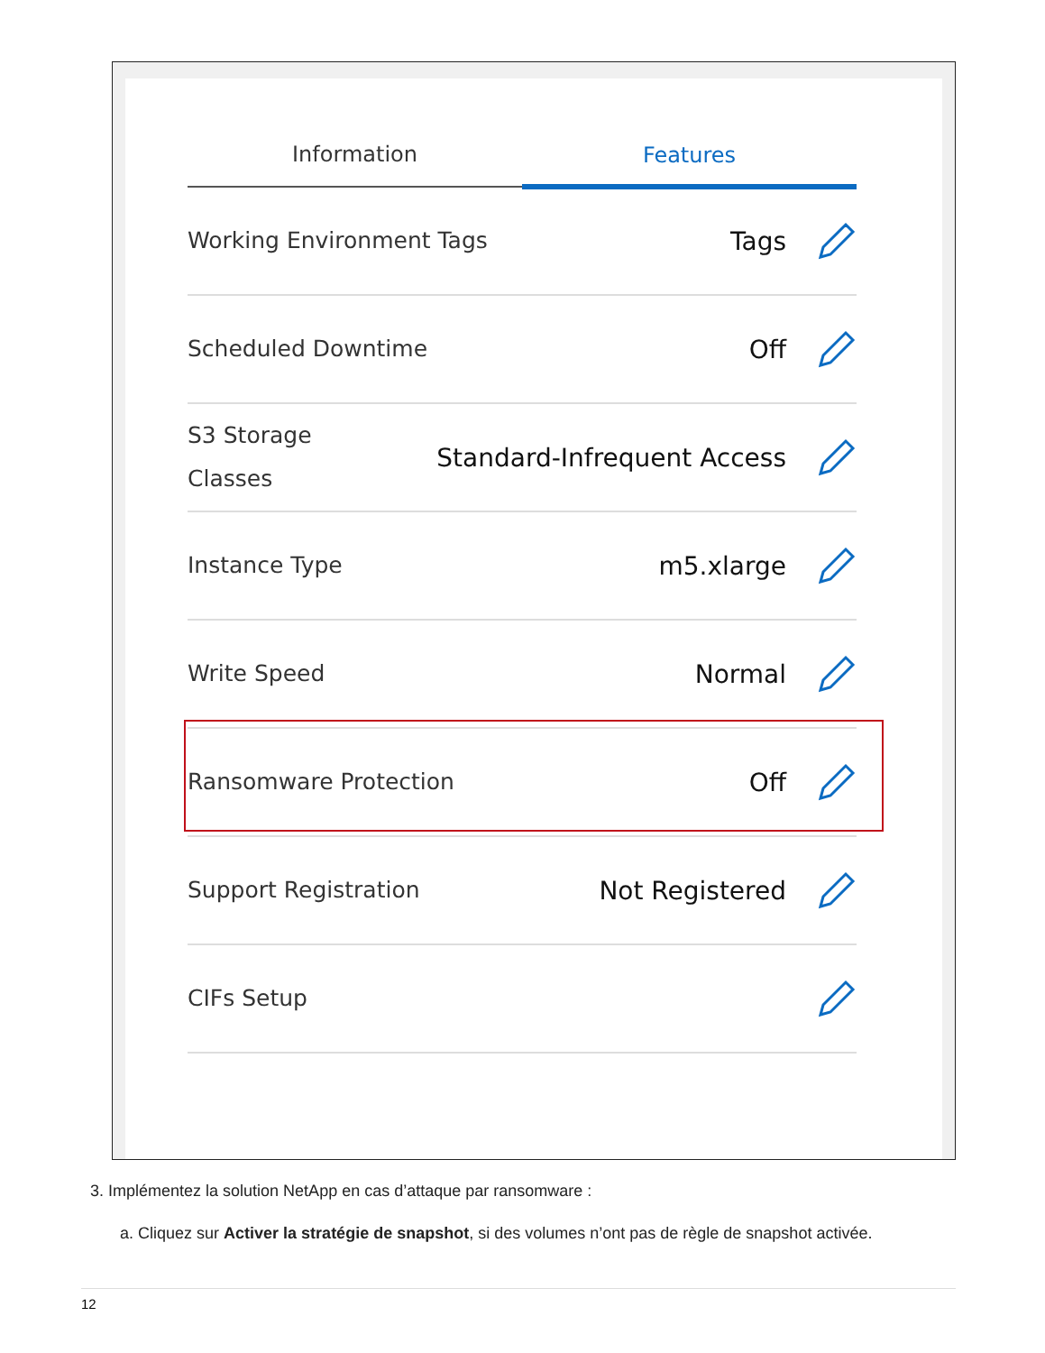Information
Features
Working Environment Tags Tags
Scheduled Downtime Off
S3 Storage
Classes Standard-Infrequent Access
Instance Type m5.xlarge
Write Speed Normal
Ransomware Protection Off
Support Registration Not Registered
CIFs Setup
3. Implémentez la solution NetApp en cas d’attaque par ransomware :
a. Cliquez sur Activer la stratégie de snapshot, si des volumes n’ont pas de règle de snapshot activée.
12